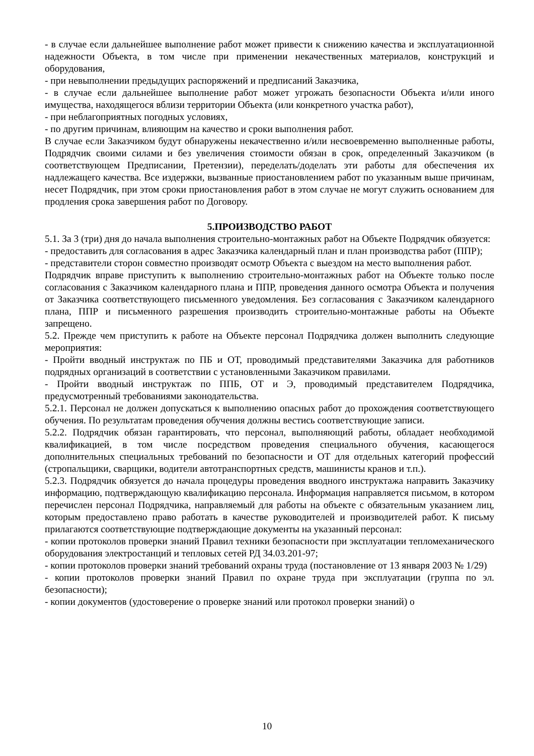- в случае если дальнейшее выполнение работ может привести к снижению качества и эксплуатационной надежности Объекта, в том числе при применении некачественных материалов, конструкций и оборудования,
- при невыполнении предыдущих распоряжений и предписаний Заказчика,
- в случае если дальнейшее выполнение работ может угрожать безопасности Объекта и/или иного имущества, находящегося вблизи территории Объекта (или конкретного участка работ),
- при неблагоприятных погодных условиях,
- по другим причинам, влияющим на качество и сроки выполнения работ.
В случае если Заказчиком будут обнаружены некачественно и/или несвоевременно выполненные работы, Подрядчик своими силами и без увеличения стоимости обязан в срок, определенный Заказчиком (в соответствующем Предписании, Претензии), переделать/доделать эти работы для обеспечения их надлежащего качества. Все издержки, вызванные приостановлением работ по указанным выше причинам, несет Подрядчик, при этом сроки приостановления работ в этом случае не могут служить основанием для продления срока завершения работ по Договору.
5.ПРОИЗВОДСТВО РАБОТ
5.1. За 3 (три) дня до начала выполнения строительно-монтажных работ на Объекте Подрядчик обязуется:
- предоставить для согласования в адрес Заказчика календарный план и план производства работ (ППР);
- представители сторон совместно производят осмотр Объекта с выездом на место выполнения работ.
Подрядчик вправе приступить к выполнению строительно-монтажных работ на Объекте только после согласования с Заказчиком календарного плана и ППР, проведения данного осмотра Объекта и получения от Заказчика соответствующего письменного уведомления. Без согласования с Заказчиком календарного плана, ППР и письменного разрешения производить строительно-монтажные работы на Объекте запрещено.
5.2. Прежде чем приступить к работе на Объекте персонал Подрядчика должен выполнить следующие мероприятия:
- Пройти вводный инструктаж по ПБ и ОТ, проводимый представителями Заказчика для работников подрядных организаций в соответствии с установленными Заказчиком правилами.
- Пройти вводный инструктаж по ППБ, ОТ и Э, проводимый представителем Подрядчика, предусмотренный требованиями законодательства.
5.2.1. Персонал не должен допускаться к выполнению опасных работ до прохождения соответствующего обучения. По результатам проведения обучения должны вестись соответствующие записи.
5.2.2. Подрядчик обязан гарантировать, что персонал, выполняющий работы, обладает необходимой квалификацией, в том числе посредством проведения специального обучения, касающегося дополнительных специальных требований по безопасности и ОТ для отдельных категорий профессий (стропальщики, сварщики, водители автотранспортных средств, машинисты кранов и т.п.).
5.2.3. Подрядчик обязуется до начала процедуры проведения вводного инструктажа направить Заказчику информацию, подтверждающую квалификацию персонала. Информация направляется письмом, в котором перечислен персонал Подрядчика, направляемый для работы на объекте с обязательным указанием лиц, которым предоставлено право работать в качестве руководителей и производителей работ. К письму прилагаются соответствующие подтверждающие документы на указанный персонал:
- копии протоколов проверки знаний Правил техники безопасности при эксплуатации тепломеханического оборудования электростанций и тепловых сетей РД 34.03.201-97;
- копии протоколов проверки знаний требований охраны труда (постановление от 13 января 2003 № 1/29)
- копии протоколов проверки знаний Правил по охране труда при эксплуатации (группа по эл. безопасности);
- копии документов (удостоверение о проверке знаний или протокол проверки знаний) о
10